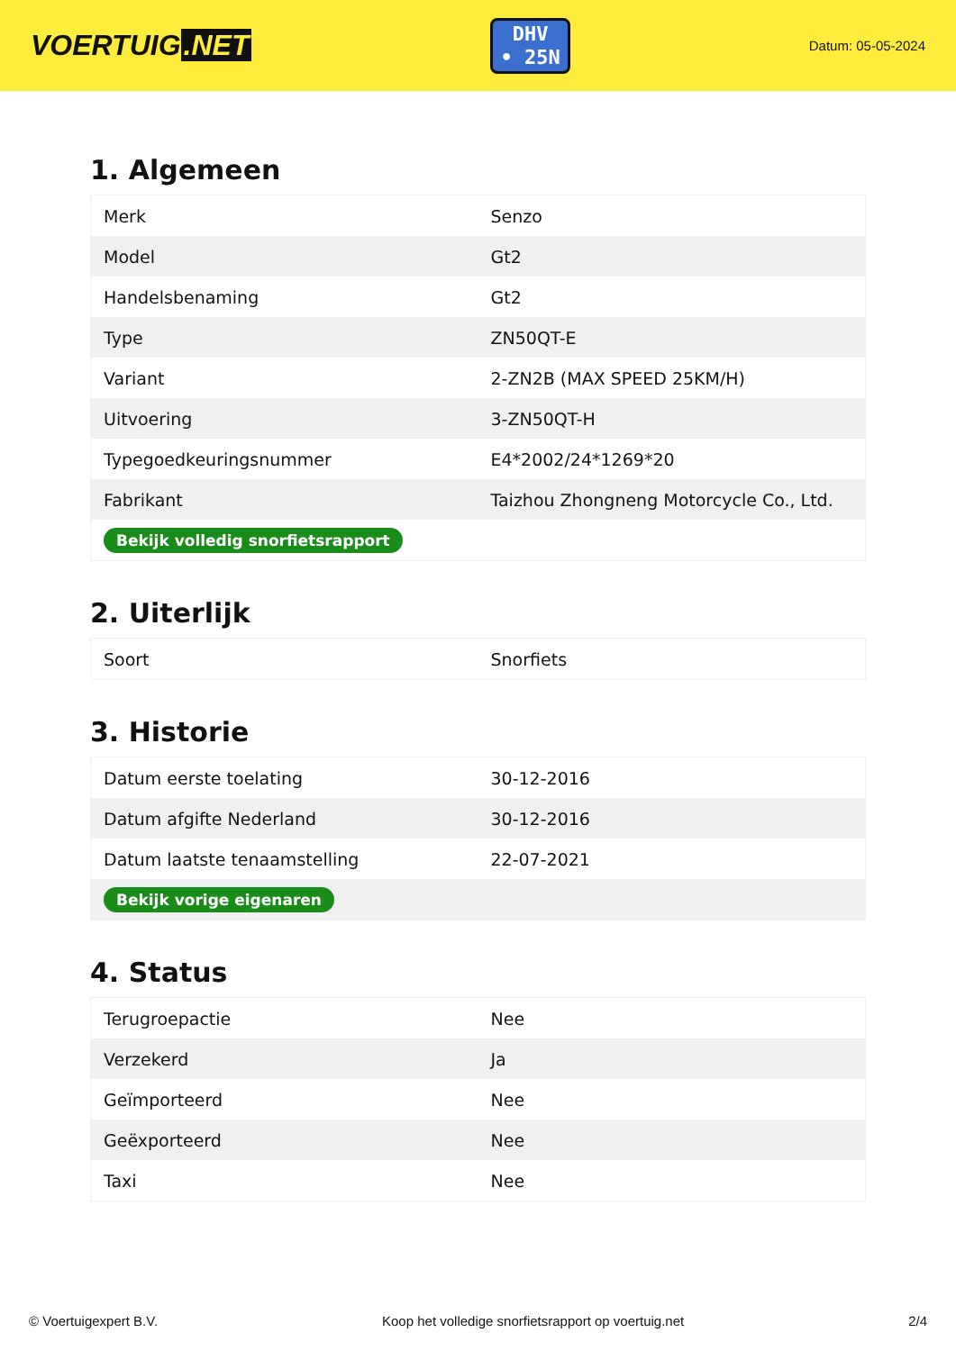VOERTUIG.NET
DHV
• 25N
Datum: 05-05-2024
1. Algemeen
| Merk | Senzo |
| Model | Gt2 |
| Handelsbenaming | Gt2 |
| Type | ZN50QT-E |
| Variant | 2-ZN2B (MAX SPEED 25KM/H) |
| Uitvoering | 3-ZN50QT-H |
| Typegoedkeuringsnummer | E4*2002/24*1269*20 |
| Fabrikant | Taizhou Zhongneng Motorcycle Co., Ltd. |
| Bekijk volledig snorfietsrapport | |
2. Uiterlijk
| Soort | Snorfiets |
3. Historie
| Datum eerste toelating | 30-12-2016 |
| Datum afgifte Nederland | 30-12-2016 |
| Datum laatste tenaamstelling | 22-07-2021 |
| Bekijk vorige eigenaren | |
4. Status
| Terugroepactie | Nee |
| Verzekerd | Ja |
| Geïmporteerd | Nee |
| Geëxporteerd | Nee |
| Taxi | Nee |
© Voertuigexpert B.V. Koop het volledige snorfietsrapport op voertuig.net 2/4